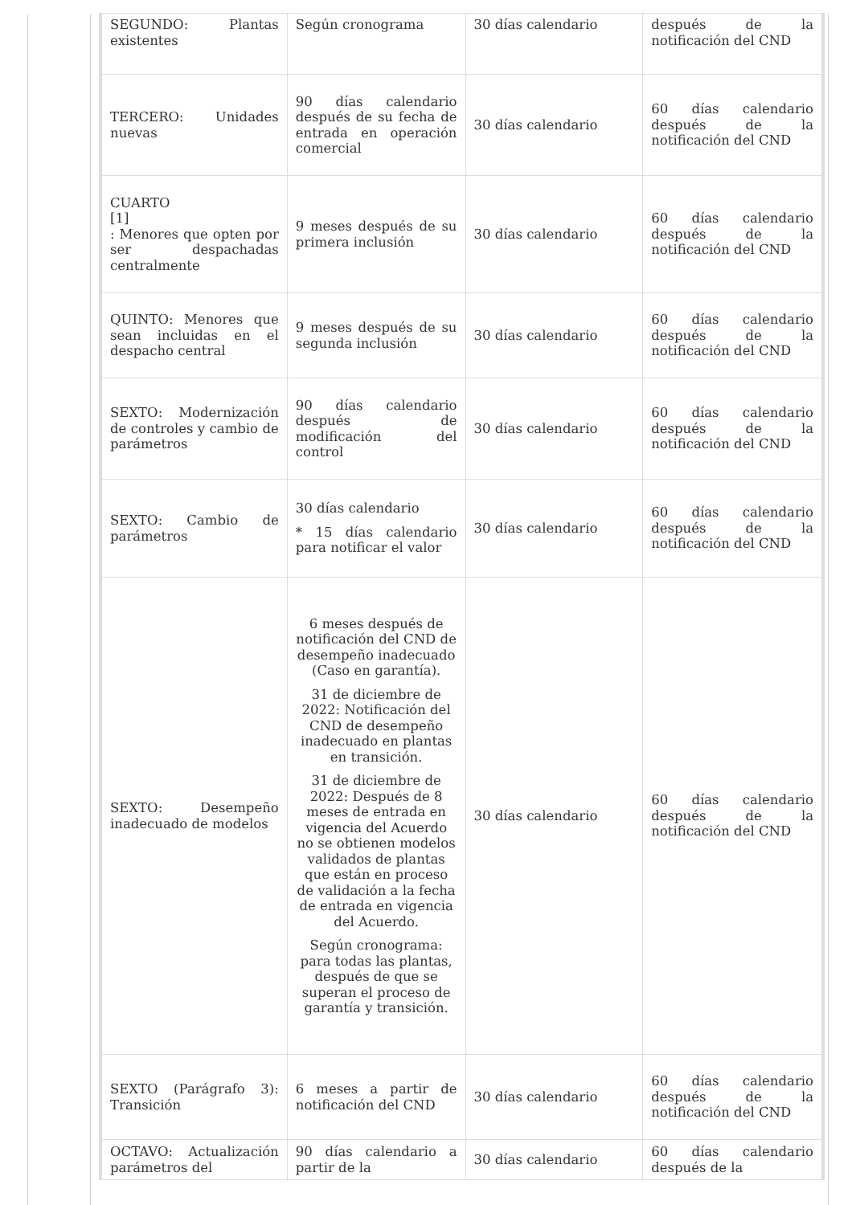| SEGUNDO: Plantas existentes | Según cronograma | 30 días calendario | después de la notificación del CND |
| TERCERO: Unidades nuevas | 90 días calendario después de su fecha de entrada en operación comercial | 30 días calendario | 60 días calendario después de la notificación del CND |
| CUARTO [1] : Menores que opten por ser despachadas centralmente | 9 meses después de su primera inclusión | 30 días calendario | 60 días calendario después de la notificación del CND |
| QUINTO: Menores que sean incluidas en el despacho central | 9 meses después de su segunda inclusión | 30 días calendario | 60 días calendario después de la notificación del CND |
| SEXTO: Modernización de controles y cambio de parámetros | 90 días calendario después de modificación del control | 30 días calendario | 60 días calendario después de la notificación del CND |
| SEXTO: Cambio de parámetros | 30 días calendario * 15 días calendario para notificar el valor | 30 días calendario | 60 días calendario después de la notificación del CND |
| SEXTO: Desempeño inadecuado de modelos | 6 meses después de notificación del CND de desempeño inadecuado (Caso en garantía). 31 de diciembre de 2022: Notificación del CND de desempeño inadecuado en plantas en transición. 31 de diciembre de 2022: Después de 8 meses de entrada en vigencia del Acuerdo no se obtienen modelos validados de plantas que están en proceso de validación a la fecha de entrada en vigencia del Acuerdo. Según cronograma: para todas las plantas, después de que se superan el proceso de garantía y transición. | 30 días calendario | 60 días calendario después de la notificación del CND |
| SEXTO (Parágrafo 3): Transición | 6 meses a partir de notificación del CND | 30 días calendario | 60 días calendario después de la notificación del CND |
| OCTAVO: Actualización parámetros del | 90 días calendario a partir de la | 30 días calendario | 60 días calendario después de la |